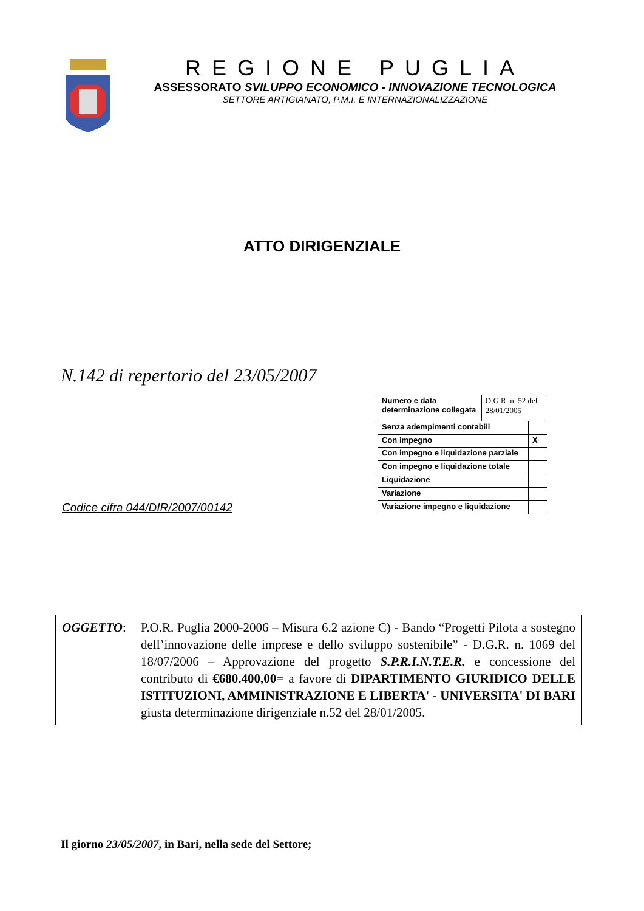REGIONE PUGLIA
ASSESSORATO SVILUPPO ECONOMICO - INNOVAZIONE TECNOLOGICA
SETTORE ARTIGIANATO, P.M.I. E INTERNAZIONALIZZAZIONE
ATTO DIRIGENZIALE
N.142 di repertorio del 23/05/2007
Codice cifra 044/DIR/2007/00142
| Numero e data determinazione collegata | D.G.R. n. 52 del 28/01/2005 | |
| Senza adempimenti contabili | | |
| Con impegno | | X |
| Con impegno e liquidazione parziale | | |
| Con impegno e liquidazione totale | | |
| Liquidazione | | |
| Variazione | | |
| Variazione impegno e liquidazione | | |
OGGETTO: P.O.R. Puglia 2000-2006 – Misura 6.2 azione C) - Bando “Progetti Pilota a sostegno dell’innovazione delle imprese e dello sviluppo sostenibile” - D.G.R. n. 1069 del 18/07/2006 – Approvazione del progetto S.P.R.I.N.T.E.R. e concessione del contributo di €680.400,00= a favore di DIPARTIMENTO GIURIDICO DELLE ISTITUZIONI, AMMINISTRAZIONE E LIBERTA' - UNIVERSITA' DI BARI giusta determinazione dirigenziale n.52 del 28/01/2005.
Il giorno 23/05/2007, in Bari, nella sede del Settore;